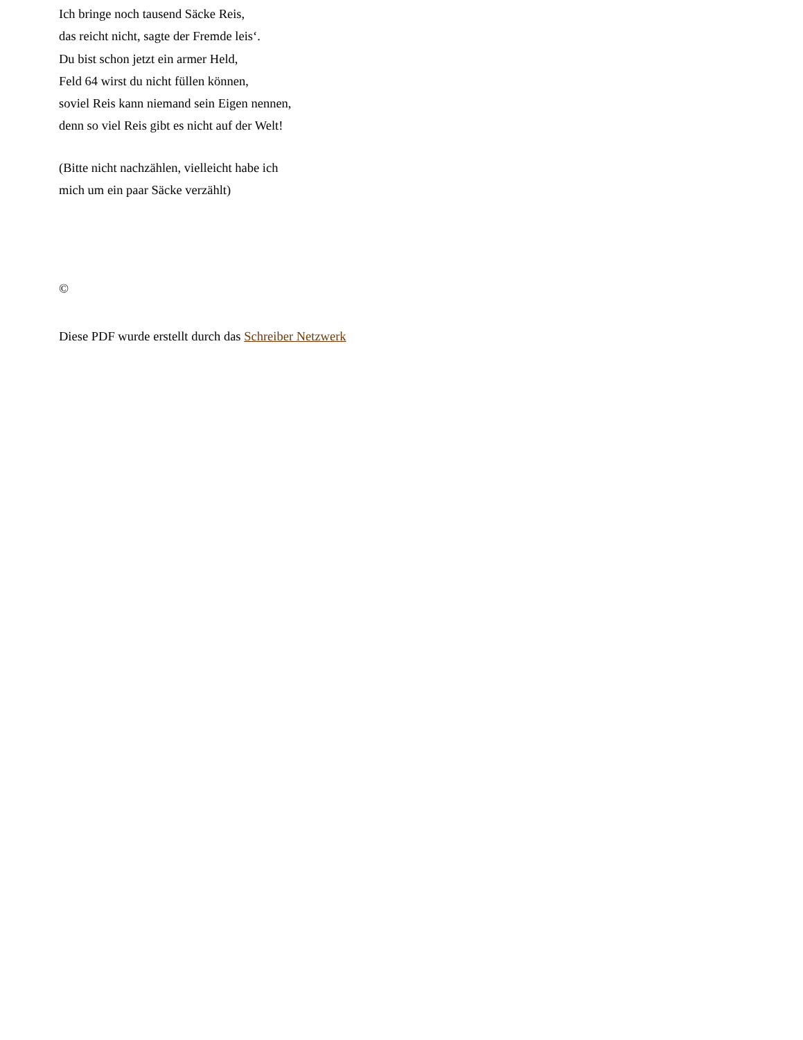Ich bringe noch tausend Säcke Reis,
das reicht nicht, sagte der Fremde leis‘.
Du bist schon jetzt ein armer Held,
Feld 64 wirst du nicht füllen können,
soviel Reis kann niemand sein Eigen nennen,
denn so viel Reis gibt es nicht auf der Welt!
(Bitte nicht nachzählen, vielleicht habe ich
mich um ein paar Säcke verzählt)
©
Diese PDF wurde erstellt durch das Schreiber Netzwerk